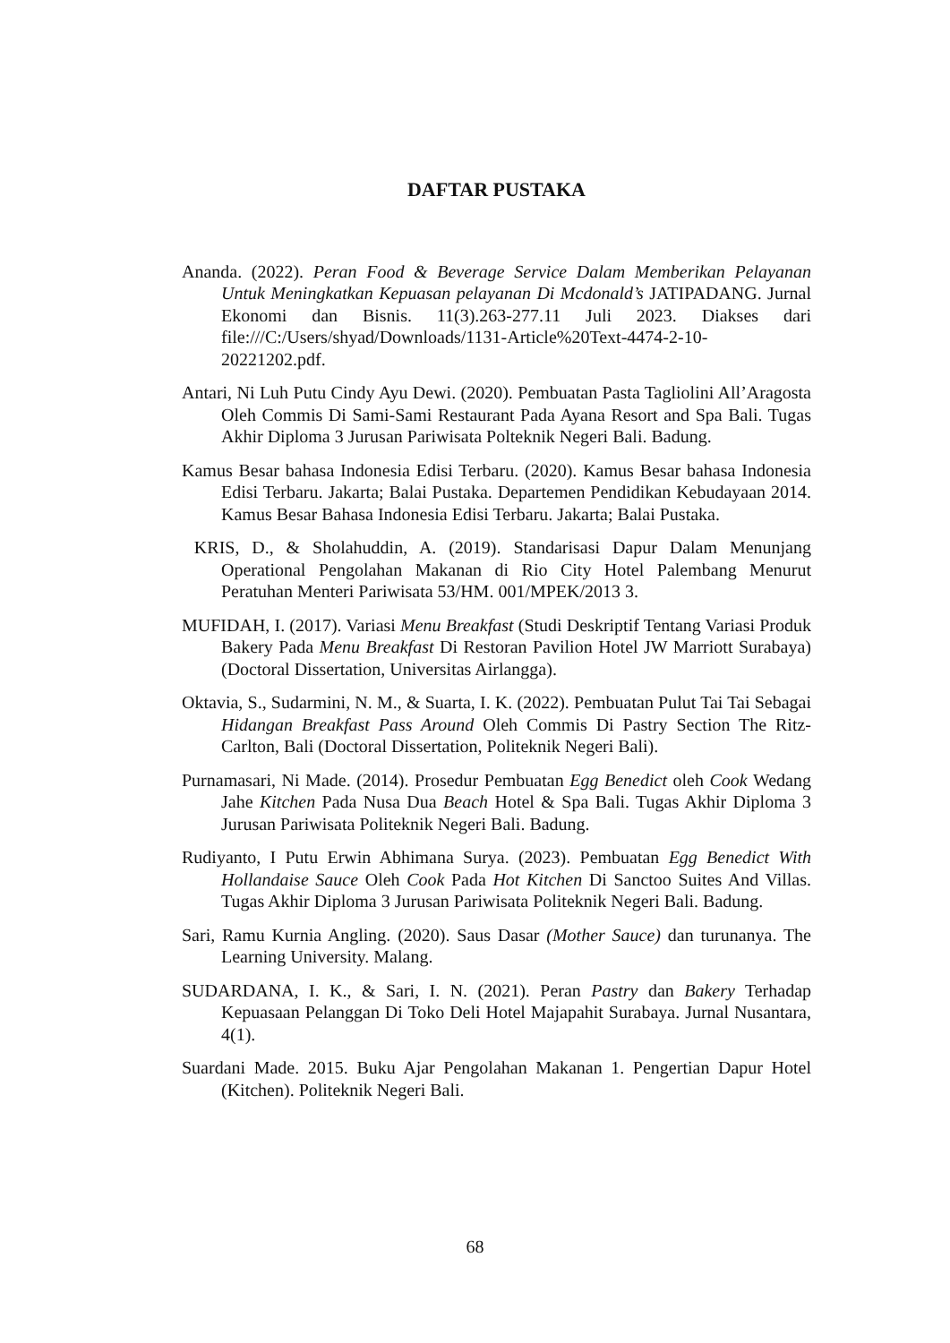DAFTAR PUSTAKA
Ananda. (2022). Peran Food & Beverage Service Dalam Memberikan Pelayanan Untuk Meningkatkan Kepuasan pelayanan Di Mcdonald’s JATIPADANG. Jurnal Ekonomi dan Bisnis. 11(3).263-277.11 Juli 2023. Diakses dari file:///C:/Users/shyad/Downloads/1131-Article%20Text-4474-2-10-20221202.pdf.
Antari, Ni Luh Putu Cindy Ayu Dewi. (2020). Pembuatan Pasta Tagliolini All’Aragosta Oleh Commis Di Sami-Sami Restaurant Pada Ayana Resort and Spa Bali. Tugas Akhir Diploma 3 Jurusan Pariwisata Polteknik Negeri Bali. Badung.
Kamus Besar bahasa Indonesia Edisi Terbaru. (2020). Kamus Besar bahasa Indonesia Edisi Terbaru. Jakarta; Balai Pustaka. Departemen Pendidikan Kebudayaan 2014. Kamus Besar Bahasa Indonesia Edisi Terbaru. Jakarta; Balai Pustaka.
KRIS, D., & Sholahuddin, A. (2019). Standarisasi Dapur Dalam Menunjang Operational Pengolahan Makanan di Rio City Hotel Palembang Menurut Peratuhan Menteri Pariwisata 53/HM. 001/MPEK/2013 3.
MUFIDAH, I. (2017). Variasi Menu Breakfast (Studi Deskriptif Tentang Variasi Produk Bakery Pada Menu Breakfast Di Restoran Pavilion Hotel JW Marriott Surabaya) (Doctoral Dissertation, Universitas Airlangga).
Oktavia, S., Sudarmini, N. M., & Suarta, I. K. (2022). Pembuatan Pulut Tai Tai Sebagai Hidangan Breakfast Pass Around Oleh Commis Di Pastry Section The Ritz-Carlton, Bali (Doctoral Dissertation, Politeknik Negeri Bali).
Purnamasari, Ni Made. (2014). Prosedur Pembuatan Egg Benedict oleh Cook Wedang Jahe Kitchen Pada Nusa Dua Beach Hotel & Spa Bali. Tugas Akhir Diploma 3 Jurusan Pariwisata Politeknik Negeri Bali. Badung.
Rudiyanto, I Putu Erwin Abhimana Surya. (2023). Pembuatan Egg Benedict With Hollandaise Sauce Oleh Cook Pada Hot Kitchen Di Sanctoo Suites And Villas. Tugas Akhir Diploma 3 Jurusan Pariwisata Politeknik Negeri Bali. Badung.
Sari, Ramu Kurnia Angling. (2020). Saus Dasar (Mother Sauce) dan turunanya. The Learning University. Malang.
SUDARDANA, I. K., & Sari, I. N. (2021). Peran Pastry dan Bakery Terhadap Kepuasaan Pelanggan Di Toko Deli Hotel Majapahit Surabaya. Jurnal Nusantara, 4(1).
Suardani Made. 2015. Buku Ajar Pengolahan Makanan 1. Pengertian Dapur Hotel (Kitchen). Politeknik Negeri Bali.
68